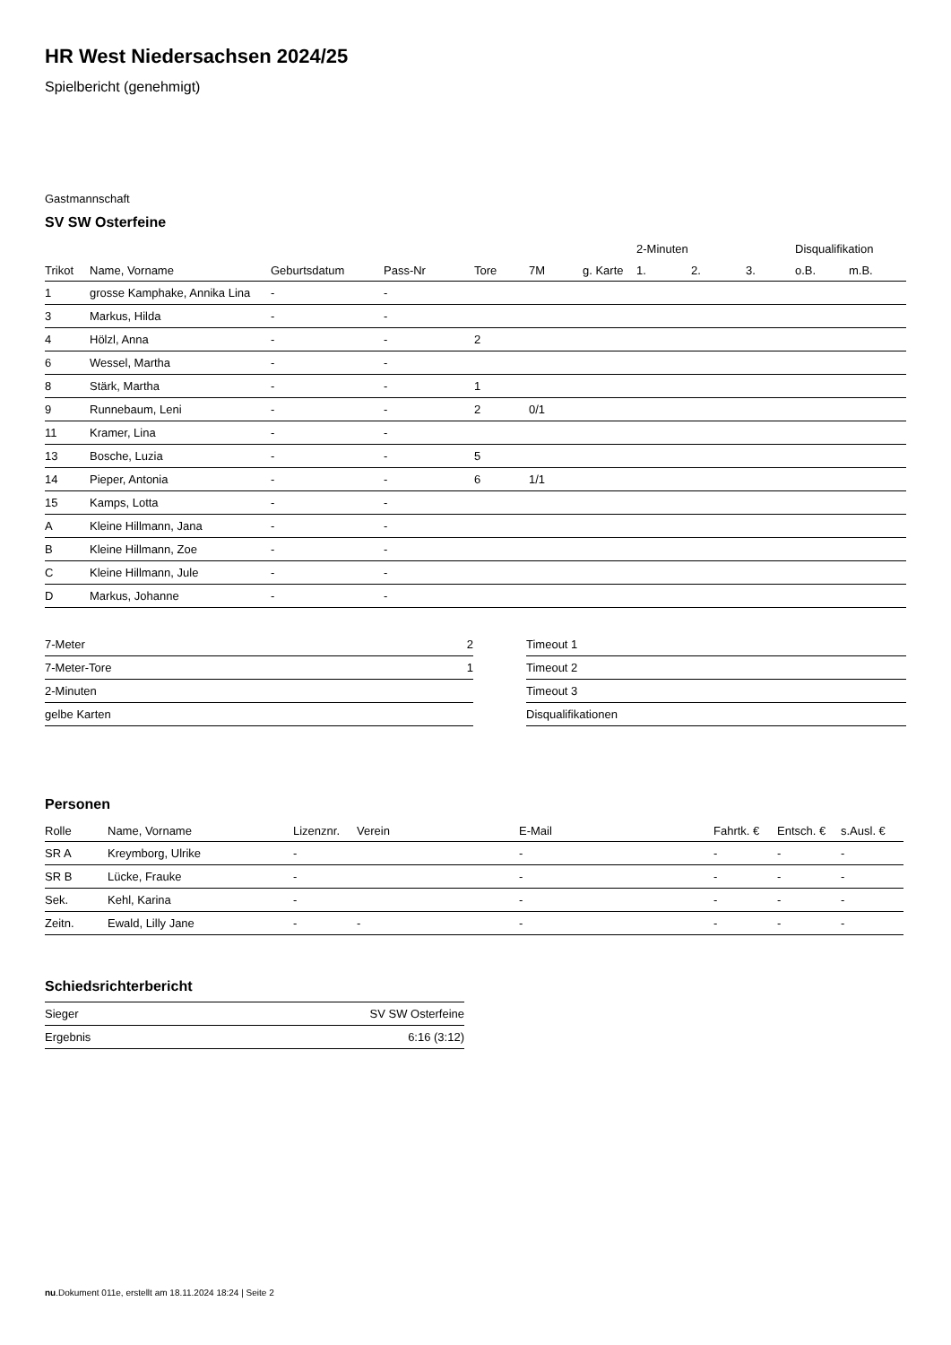HR West Niedersachsen 2024/25
Spielbericht (genehmigt)
Gastmannschaft
SV SW Osterfeine
| | | | | | | | 2-Minuten | | | Disqualifikation | |
| --- | --- | --- | --- | --- | --- | --- | --- | --- | --- | --- | --- |
| Trikot | Name, Vorname | Geburtsdatum | Pass-Nr | Tore | 7M | g. Karte | 1. | 2. | 3. | o.B. | m.B. |
| 1 | grosse Kamphake, Annika Lina | - | - | | | | | | | | |
| 3 | Markus, Hilda | - | - | | | | | | | | |
| 4 | Hölzl, Anna | - | - | 2 | | | | | | | |
| 6 | Wessel, Martha | - | - | | | | | | | | |
| 8 | Stärk, Martha | - | - | 1 | | | | | | | |
| 9 | Runnebaum, Leni | - | - | 2 | 0/1 | | | | | | |
| 11 | Kramer, Lina | - | - | | | | | | | | |
| 13 | Bosche, Luzia | - | - | 5 | | | | | | | |
| 14 | Pieper, Antonia | - | - | 6 | 1/1 | | | | | | |
| 15 | Kamps, Lotta | - | - | | | | | | | | |
| A | Kleine Hillmann, Jana | - | - | | | | | | | | |
| B | Kleine Hillmann, Zoe | - | - | | | | | | | | |
| C | Kleine Hillmann, Jule | - | - | | | | | | | | |
| D | Markus, Johanne | - | - | | | | | | | | |
| 7-Meter | 2 |
| 7-Meter-Tore | 1 |
| 2-Minuten | |
| gelbe Karten | |
| Timeout 1 |
| Timeout 2 |
| Timeout 3 |
| Disqualifikationen |
Personen
| Rolle | Name, Vorname | Lizenznr. | Verein | E-Mail | Fahrtk. € | Entsch. € | s.Ausl. € |
| --- | --- | --- | --- | --- | --- | --- | --- |
| SR A | Kreymborg, Ulrike | - | | - | - | - | - |
| SR B | Lücke, Frauke | - | | - | - | - | - |
| Sek. | Kehl, Karina | - | | - | - | - | - |
| Zeitn. | Ewald, Lilly Jane | - | - | - | - | - | - |
Schiedsrichterbericht
| Sieger | SV SW Osterfeine |
| Ergebnis | 6:16 (3:12) |
nu.Dokument 011e, erstellt am 18.11.2024 18:24 | Seite 2